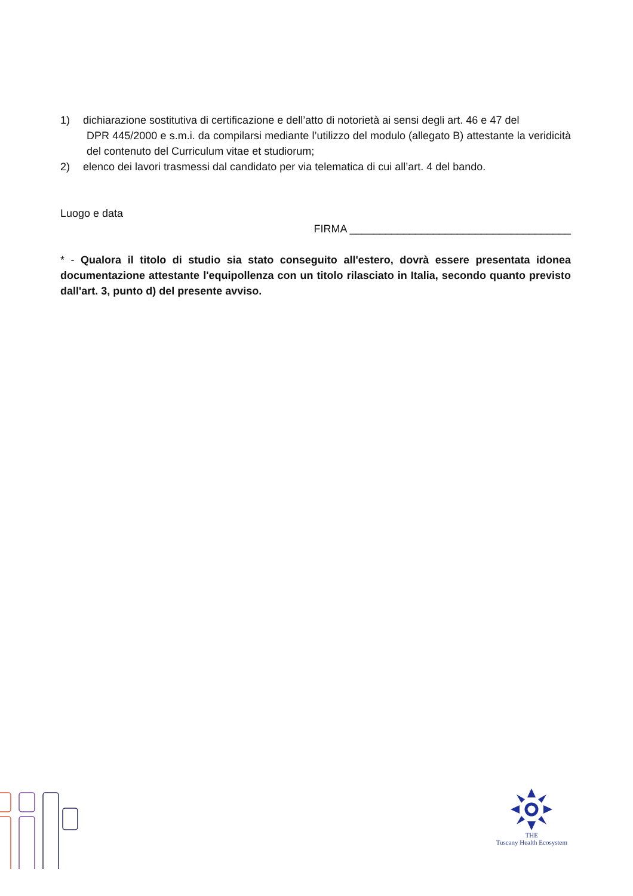1) dichiarazione sostitutiva di certificazione e dell’atto di notorietà ai sensi degli art. 46 e 47 del
DPR 445/2000 e s.m.i. da compilarsi mediante l’utilizzo del modulo (allegato B) attestante la veridicità del contenuto del Curriculum vitae et studiorum;
2) elenco dei lavori trasmessi dal candidato per via telematica di cui all’art. 4 del bando.
Luogo e data
FIRMA _____________________________________
* - Qualora il titolo di studio sia stato conseguito all'estero, dovrà essere presentata idonea documentazione attestante l'equipollenza con un titolo rilasciato in Italia, secondo quanto previsto dall'art. 3, punto d) del presente avviso.
THE
Tuscany Health Ecosystem